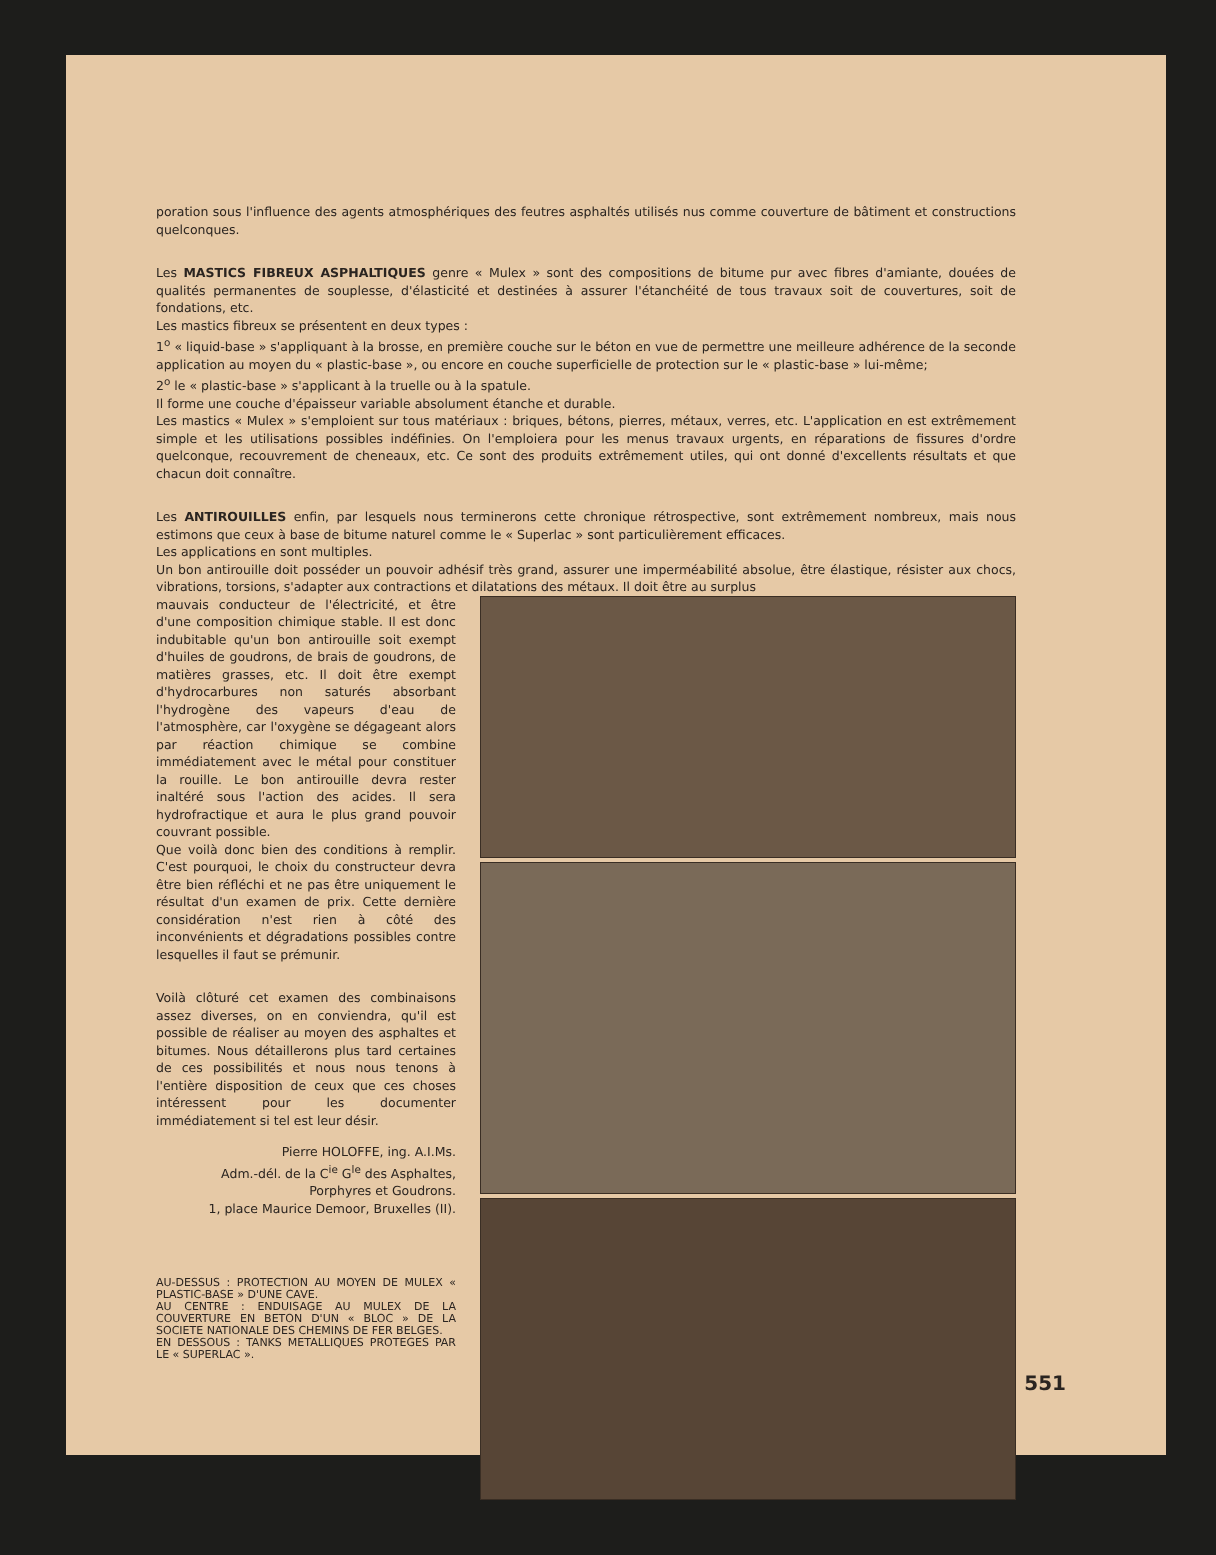poration sous l'influence des agents atmosphériques des feutres asphaltés utilisés nus comme couverture de bâtiment et constructions quelconques.
Les MASTICS FIBREUX ASPHALTIQUES genre « Mulex » sont des compositions de bitume pur avec fibres d'amiante, douées de qualités permanentes de souplesse, d'élasticité et destinées à assurer l'étanchéité de tous travaux soit de couvertures, soit de fondations, etc.
Les mastics fibreux se présentent en deux types :
1<sup>o</sup> « liquid-base » s'appliquant à la brosse, en première couche sur le béton en vue de permettre une meilleure adhérence de la seconde application au moyen du « plastic-base », ou encore en couche superficielle de protection sur le « plastic-base » lui-même;
2<sup>o</sup> le « plastic-base » s'applicant à la truelle ou à la spatule.
Il forme une couche d'épaisseur variable absolument étanche et durable.
Les mastics « Mulex » s'emploient sur tous matériaux : briques, bétons, pierres, métaux, verres, etc. L'application en est extrêmement simple et les utilisations possibles indéfinies. On l'emploiera pour les menus travaux urgents, en réparations de fissures d'ordre quelconque, recouvrement de cheneaux, etc. Ce sont des produits extrêmement utiles, qui ont donné d'excellents résultats et que chacun doit connaître.
Les ANTIROUILLES enfin, par lesquels nous terminerons cette chronique rétrospective, sont extrêmement nombreux, mais nous estimons que ceux à base de bitume naturel comme le « Superlac » sont particulièrement efficaces.
Les applications en sont multiples.
Un bon antirouille doit posséder un pouvoir adhésif très grand, assurer une imperméabilité absolue, être élastique, résister aux chocs, vibrations, torsions, s'adapter aux contractions et dilatations des métaux. Il doit être au surplus
mauvais conducteur de l'électricité, et être d'une composition chimique stable. Il est donc indubitable qu'un bon antirouille soit exempt d'huiles de goudrons, de brais de goudrons, de matières grasses, etc. Il doit être exempt d'hydrocarbures non saturés absorbant l'hydrogène des vapeurs d'eau de l'atmosphère, car l'oxygène se dégageant alors par réaction chimique se combine immédiatement avec le métal pour constituer la rouille. Le bon antirouille devra rester inaltéré sous l'action des acides. Il sera hydrofractique et aura le plus grand pouvoir couvrant possible.
Que voilà donc bien des conditions à remplir. C'est pourquoi, le choix du constructeur devra être bien réfléchi et ne pas être uniquement le résultat d'un examen de prix. Cette dernière considération n'est rien à côté des inconvénients et dégradations possibles contre lesquelles il faut se prémunir.
Voilà clôturé cet examen des combinaisons assez diverses, on en conviendra, qu'il est possible de réaliser au moyen des asphaltes et bitumes. Nous détaillerons plus tard certaines de ces possibilités et nous nous tenons à l'entière disposition de ceux que ces choses intéressent pour les documenter immédiatement si tel est leur désir.
Pierre HOLOFFE, ing. A.I.Ms.
Adm.-dél. de la C<sup>ie</sup> G<sup>le</sup> des Asphaltes,
Porphyres et Goudrons.
1, place Maurice Demoor, Bruxelles (II).
AU-DESSUS : PROTECTION AU MOYEN DE MULEX « PLASTIC-BASE » D'UNE CAVE.
AU CENTRE : ENDUISAGE AU MULEX DE LA COUVERTURE EN BETON D'UN « BLOC » DE LA SOCIETE NATIONALE DES CHEMINS DE FER BELGES.
EN DESSOUS : TANKS METALLIQUES PROTEGES PAR LE « SUPERLAC ».
551